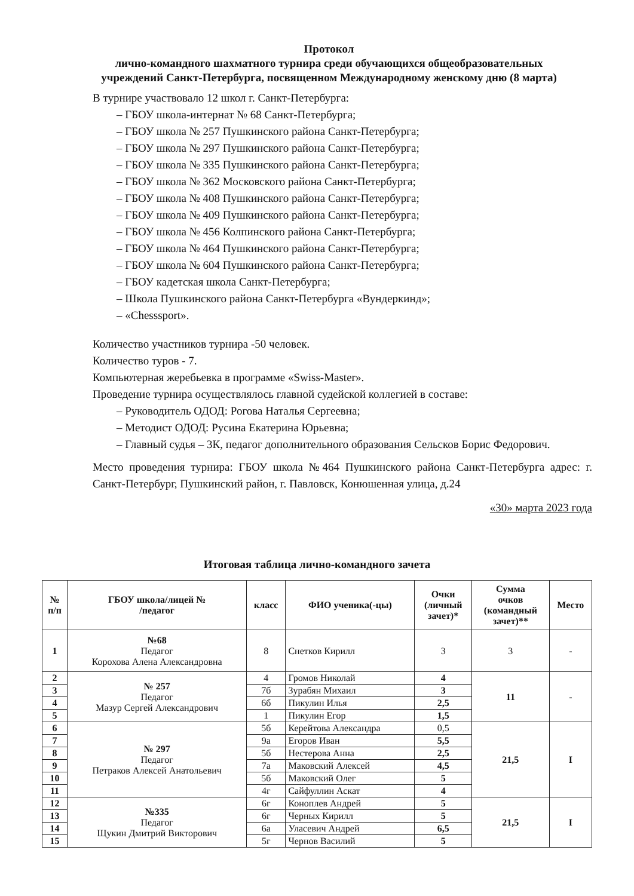Протокол
лично-командного шахматного турнира среди обучающихся общеобразовательных
учреждений Санкт-Петербурга, посвященном Международному женскому дню (8 марта)
В турнире участвовало 12 школ г. Санкт-Петербурга:
– ГБОУ школа-интернат № 68 Санкт-Петербурга;
– ГБОУ школа № 257 Пушкинского района Санкт-Петербурга;
– ГБОУ школа № 297 Пушкинского района Санкт-Петербурга;
– ГБОУ школа № 335 Пушкинского района Санкт-Петербурга;
– ГБОУ школа № 362 Московского района Санкт-Петербурга;
– ГБОУ школа № 408 Пушкинского района Санкт-Петербурга;
– ГБОУ школа № 409 Пушкинского района Санкт-Петербурга;
– ГБОУ школа № 456 Колпинского района Санкт-Петербурга;
– ГБОУ школа № 464 Пушкинского района Санкт-Петербурга;
– ГБОУ школа № 604 Пушкинского района Санкт-Петербурга;
– ГБОУ кадетская школа Санкт-Петербурга;
– Школа Пушкинского района Санкт-Петербурга «Вундеркинд»;
– «Chesssport».
Количество участников турнира -50 человек.
Количество туров - 7.
Компьютерная жеребьевка в программе «Swiss-Master».
Проведение турнира осуществлялось главной судейской коллегией в составе:
– Руководитель ОДОД: Рогова Наталья Сергеевна;
– Методист ОДОД: Русина Екатерина Юрьевна;
– Главный судья – 3К, педагог дополнительного образования Сельсков Борис Федорович.
Место проведения турнира: ГБОУ школа №464 Пушкинского района Санкт-Петербурга адрес: г. Санкт-Петербург, Пушкинский район, г. Павловск, Конюшенная улица, д.24
«30» марта 2023 года
Итоговая таблица лично-командного зачета
| № п/п | ГБОУ школа/лицей № /педагог | класс | ФИО ученика(-цы) | Очки (личный зачет)* | Сумма очков (командный зачет)** | Место |
| --- | --- | --- | --- | --- | --- | --- |
| 1 | №68 Педагог Корохова Алена Александровна | 8 | Снетков Кирилл | 3 | 3 | - |
| 2 | № 257 Педагог Мазур Сергей Александрович | 4 | Громов Николай | 4 | 11 | - |
| 3 | | 7б | Зурабян Михаил | 3 | | |
| 4 | | 6б | Пикулин Илья | 2,5 | | |
| 5 | | 1 | Пикулин Егор | 1,5 | | |
| 6 | № 297 Педагог Петраков Алексей Анатольевич | 5б | Керейтова Александра | 0,5 | 21,5 | I |
| 7 | | 9а | Егоров Иван | 5,5 | | |
| 8 | | 5б | Нестерова Анна | 2,5 | | |
| 9 | | 7а | Маковский Алексей | 4,5 | | |
| 10 | | 5б | Маковский Олег | 5 | | |
| 11 | | 4г | Сайфуллин Аскат | 4 | | |
| 12 | №335 Педагог Щукин Дмитрий Викторович | 6г | Коноплев Андрей | 5 | 21,5 | I |
| 13 | | 6г | Черных Кирилл | 5 | | |
| 14 | | 6а | Уласевич Андрей | 6,5 | | |
| 15 | | 5г | Чернов Василий | 5 | | |